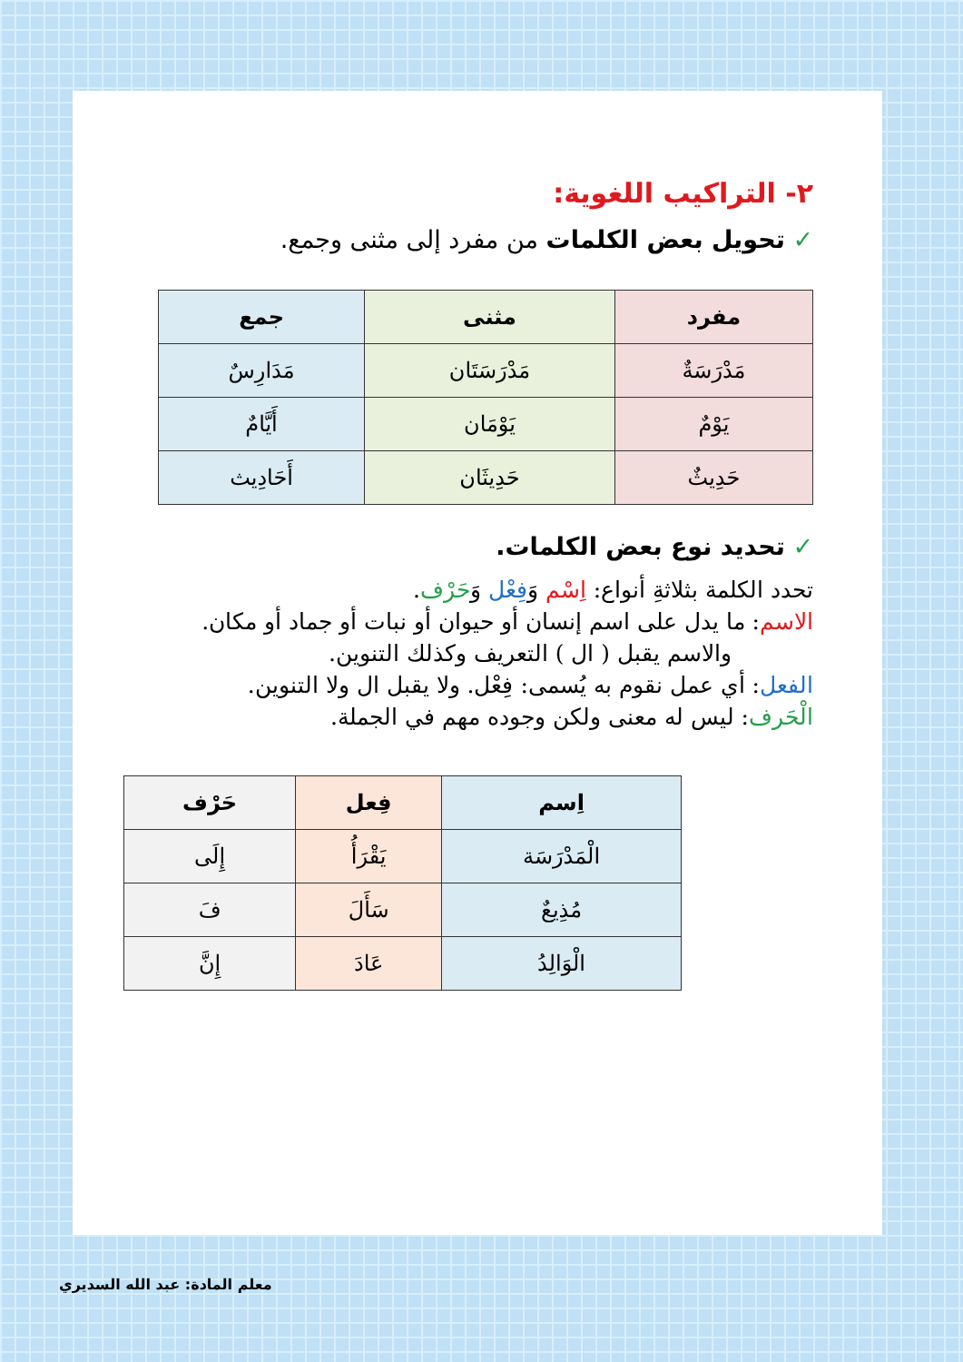٢- التراكيب اللغوية:
✓ تحويل بعض الكلمات من مفرد إلى مثنى وجمع.
| مفرد | مثنى | جمع |
| --- | --- | --- |
| مَدْرَسَةٌ | مَدْرَسَتَان | مَدَارِسٌ |
| يَوْمٌ | يَوْمَان | أَيَّامٌ |
| حَدِيثٌ | حَدِيثَان | أَحَادِيث |
✓ تحديد نوع بعض الكلمات.
تحدد الكلمة بثلاثةِ أنواع: اِسْم وَفِعْل وَحَرْف.
الاسم: ما يدل على اسم إنسان أو حيوان أو نبات أو جماد أو مكان.
والاسم يقبل ( ال ) التعريف وكذلك التنوين.
الفعل: أي عمل نقوم به يُسمى: فِعْل. ولا يقبل ال ولا التنوين.
الْحَرف: ليس له معنى ولكن وجوده مهم في الجملة.
| اِسم | فِعل | حَرْف |
| --- | --- | --- |
| الْمَدْرَسَة | يَقْرَأُ | إِلَى |
| مُذِيعٌ | سَأَلَ | فَ |
| الْوَالِدُ | عَادَ | إِنَّ |
معلم المادة: عبد الله السديري